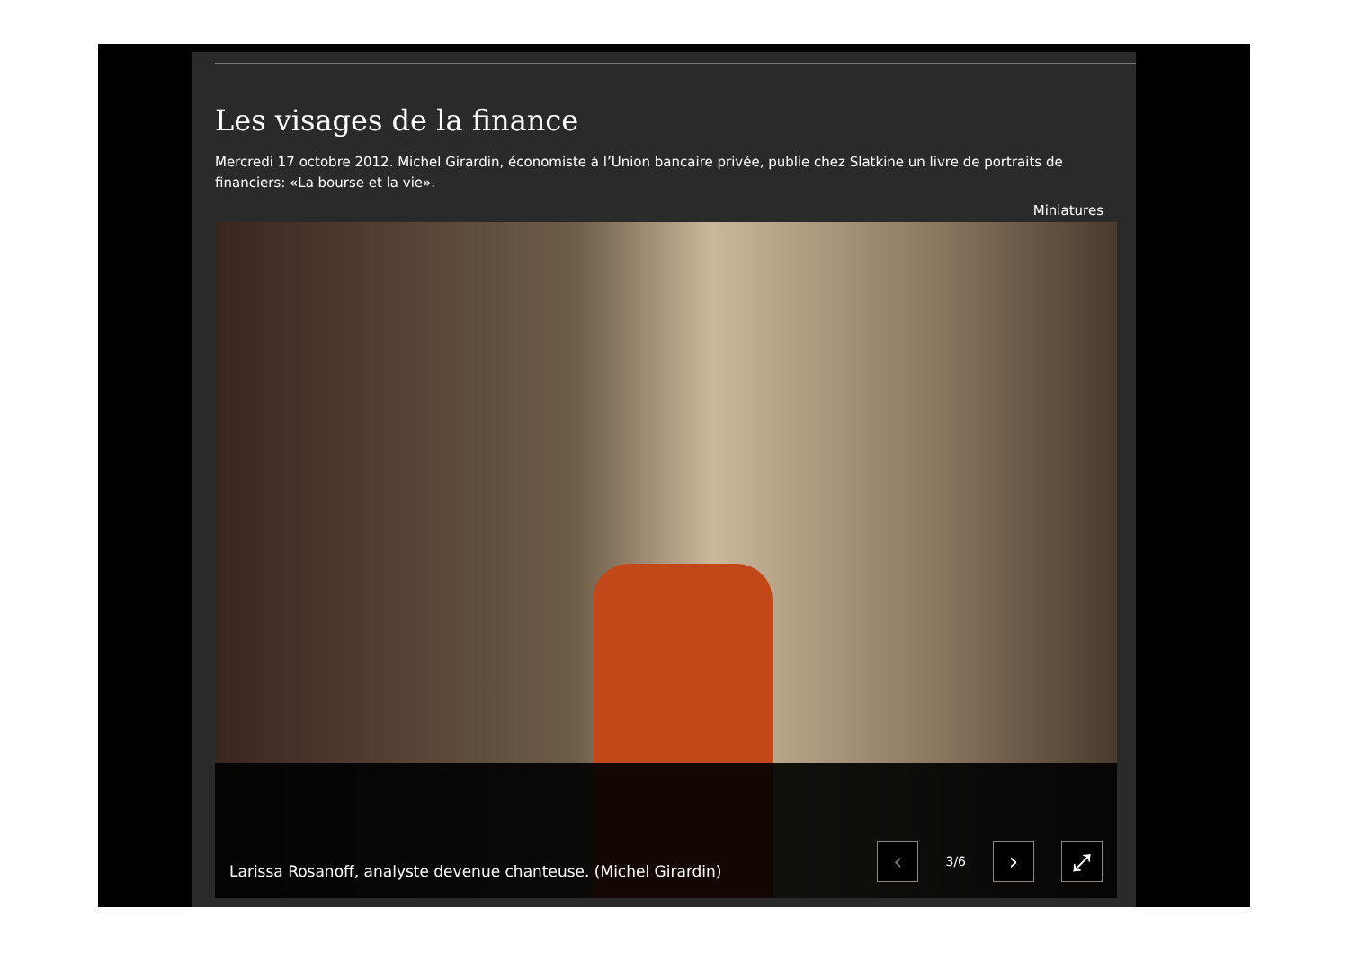Les visages de la finance
Mercredi 17 octobre 2012. Michel Girardin, économiste à l’Union bancaire privée, publie chez Slatkine un livre de portraits de financiers: «La bourse et la vie».
Miniatures
Larissa Rosanoff, analyste devenue chanteuse. (Michel Girardin)
‹
3/6
› ⤢